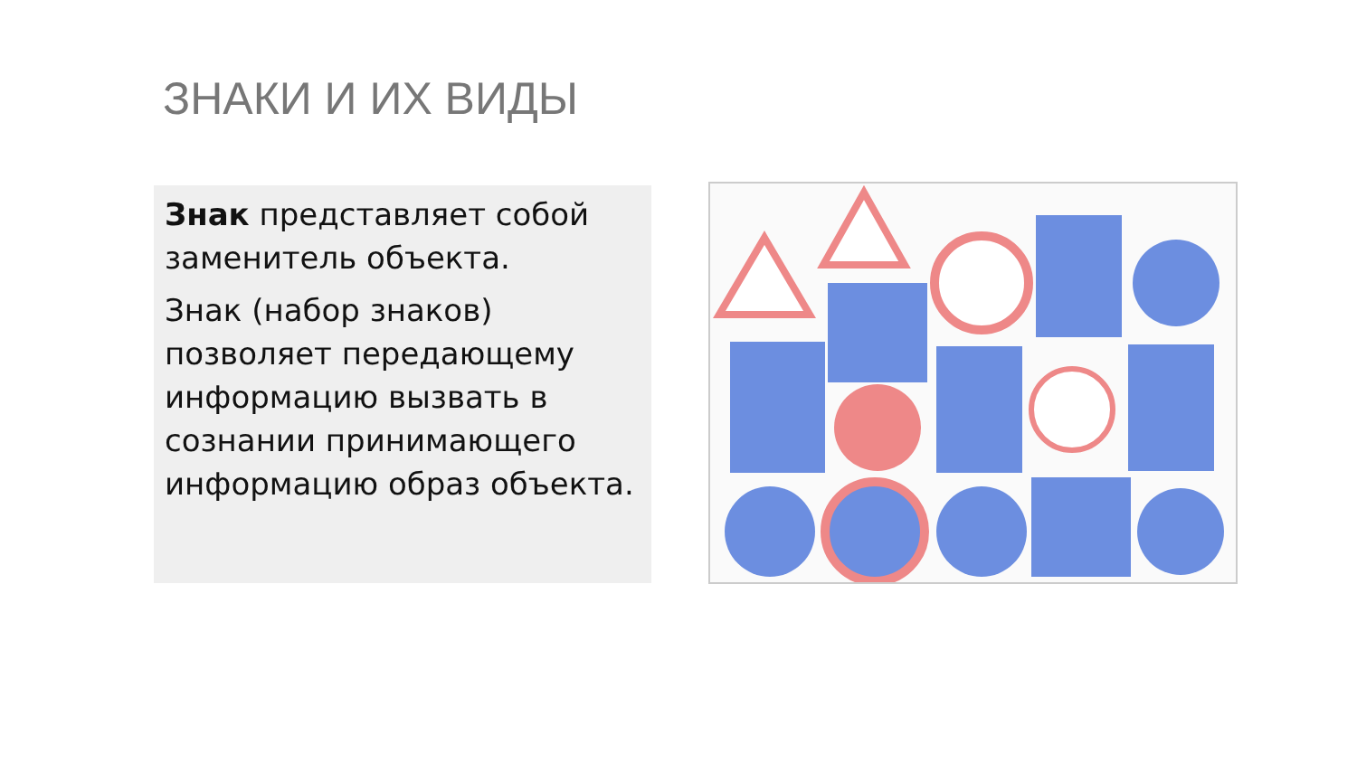ЗНАКИ И ИХ ВИДЫ
Знак представляет собой заменитель объекта.
Знак (набор знаков) позволяет передающему информацию вызвать в сознании принимающего информацию образ объекта.